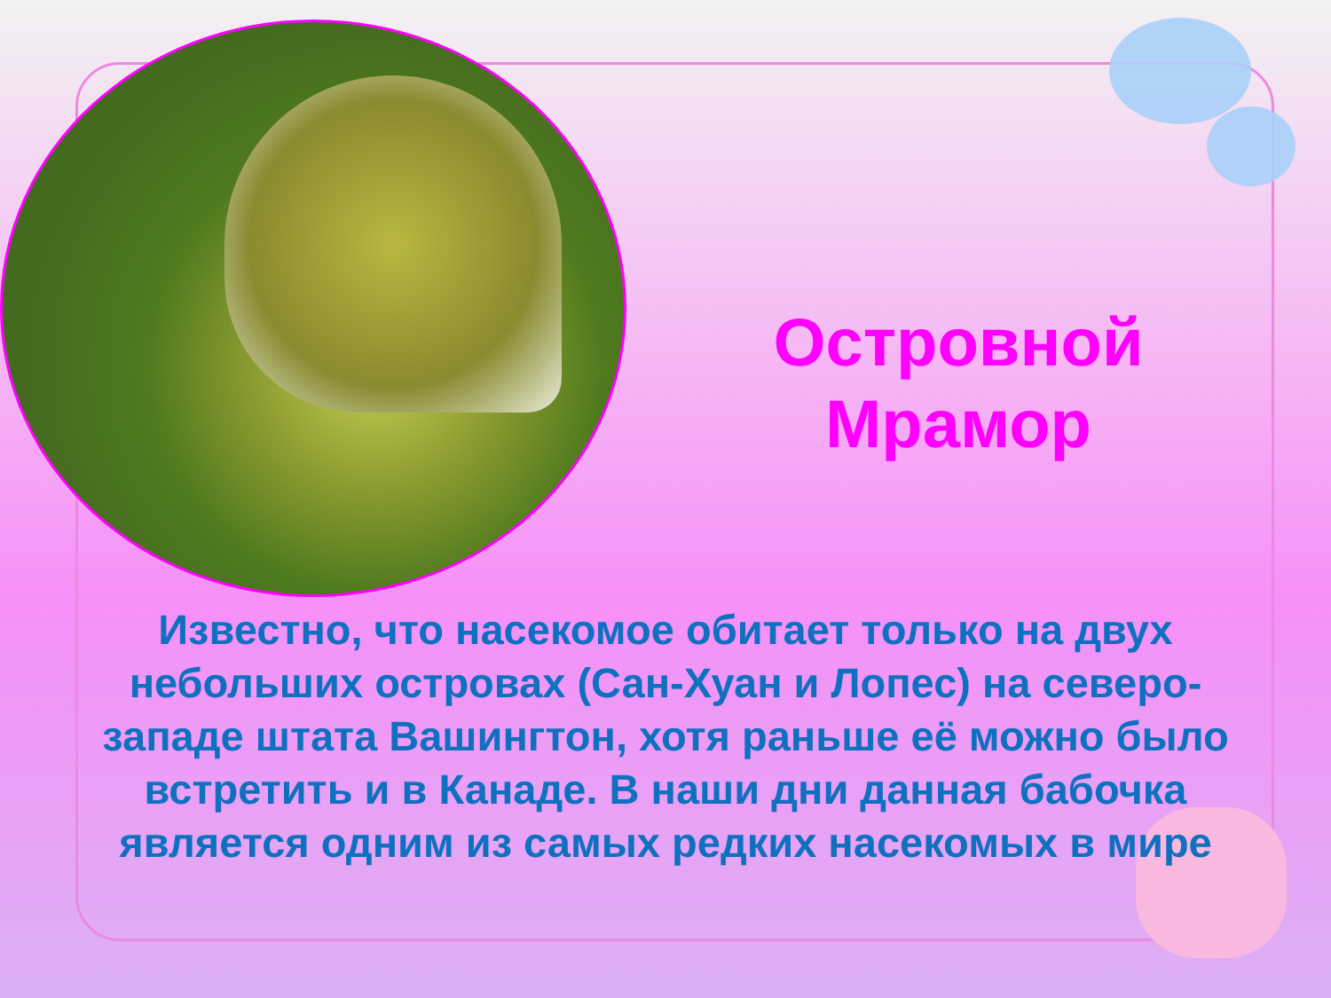Островной
Мрамор
Известно, что насекомое обитает только на двух небольших островах (Сан-Хуан и Лопес) на северо-западе штата Вашингтон, хотя раньше её можно было встретить и в Канаде. В наши дни данная бабочка является одним из самых редких насекомых в мире